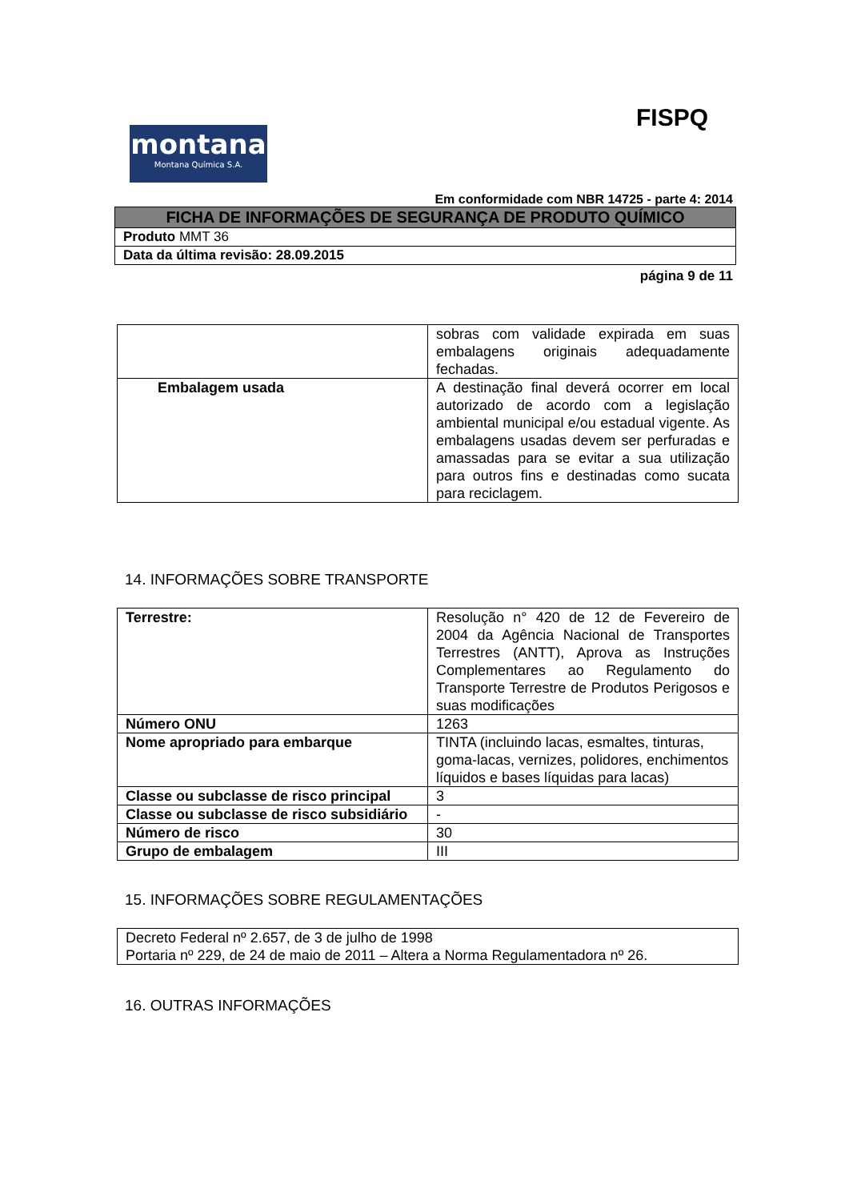FISPQ
montana
Montana Química S.A.
Em conformidade com NBR 14725 - parte 4: 2014
| FICHA DE INFORMAÇÕES DE SEGURANÇA DE PRODUTO QUÍMICO |
| Produto MMT 36 |
| Data da última revisão: 28.09.2015 |
página 9 de 11
| | sobras com validade expirada em suas embalagens originais adequadamente fechadas. |
| Embalagem usada | A destinação final deverá ocorrer em local autorizado de acordo com a legislação ambiental municipal e/ou estadual vigente. As embalagens usadas devem ser perfuradas e amassadas para se evitar a sua utilização para outros fins e destinadas como sucata para reciclagem. |
14. INFORMAÇÕES SOBRE TRANSPORTE
| Terrestre: | Resolução n° 420 de 12 de Fevereiro de 2004 da Agência Nacional de Transportes Terrestres (ANTT), Aprova as Instruções Complementares ao Regulamento do Transporte Terrestre de Produtos Perigosos e suas modificações |
| Número ONU | 1263 |
| Nome apropriado para embarque | TINTA (incluindo lacas, esmaltes, tinturas, goma-lacas, vernizes, polidores, enchimentos líquidos e bases líquidas para lacas) |
| Classe ou subclasse de risco principal | 3 |
| Classe ou subclasse de risco subsidiário | - |
| Número de risco | 30 |
| Grupo de embalagem | III |
15. INFORMAÇÕES SOBRE REGULAMENTAÇÕES
| Decreto Federal nº 2.657, de 3 de julho de 1998 Portaria nº 229, de 24 de maio de 2011 – Altera a Norma Regulamentadora nº 26. |
16. OUTRAS INFORMAÇÕES